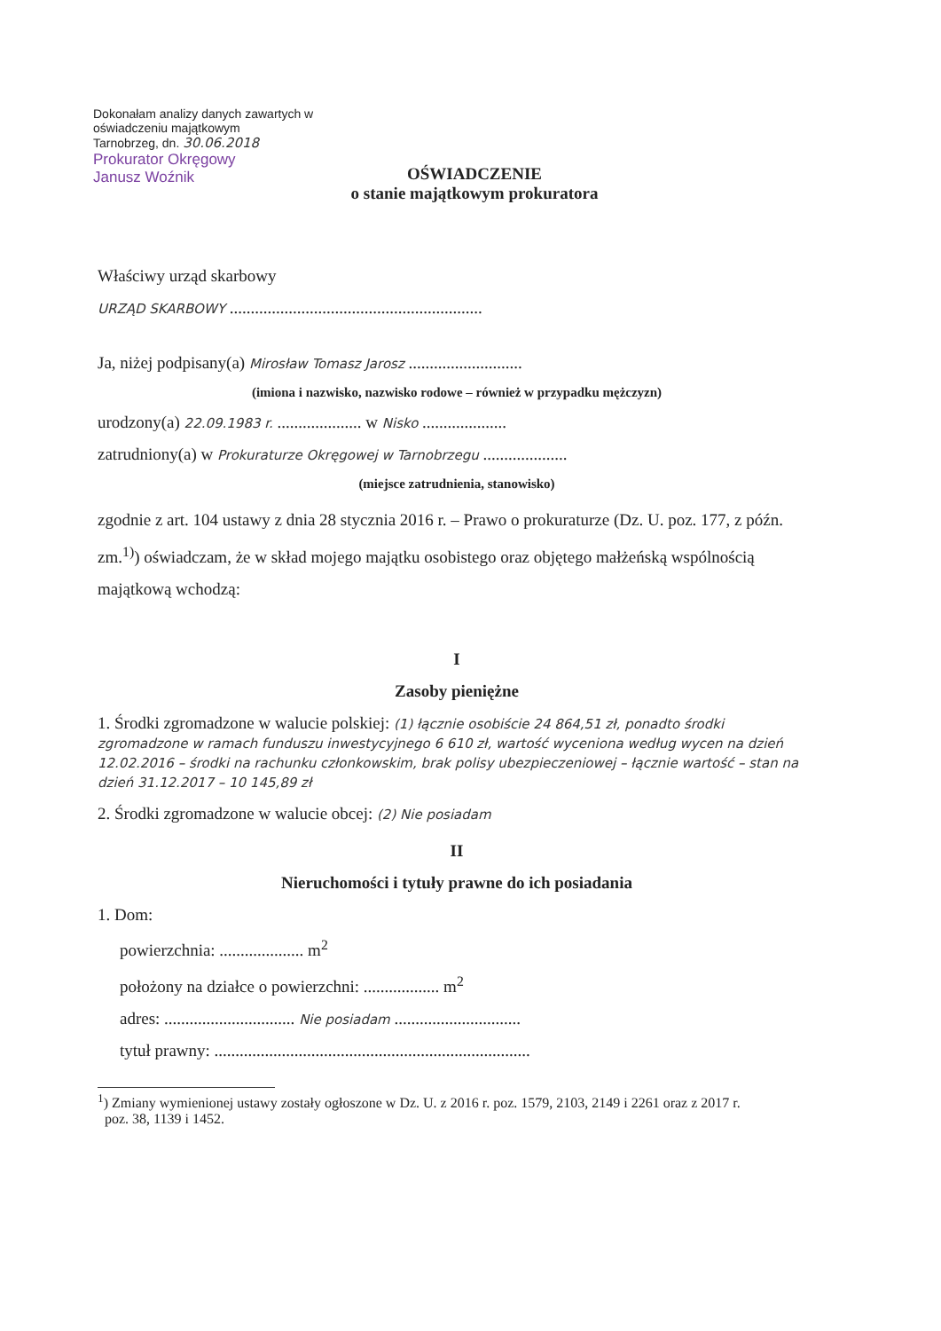Dokonałam analizy danych zawartych w oświadczeniu majątkowym
Tarnobrzeg, dn. 30.06.2018
Prokurator Okręgowy
Janusz Woźnik
OŚWIADCZENIE
o stanie majątkowym prokuratora
Właściwy urząd skarbowy
URZĄD SKARBOWY ............................................................
Ja, niżej podpisany(a) Mirosław Tomasz Jarosz ...........................
(imiona i nazwisko, nazwisko rodowe – również w przypadku mężczyzn)
urodzony(a) 22.09.1983 r. .................... w Nisko ....................
zatrudniony(a) w Prokuraturze Okręgowej w Tarnobrzegu ....................
(miejsce zatrudnienia, stanowisko)
zgodnie z art. 104 ustawy z dnia 28 stycznia 2016 r. – Prawo o prokuraturze (Dz. U. poz. 177, z późn. zm.<sup>1)</sup>) oświadczam, że w skład mojego majątku osobistego oraz objętego małżeńską wspólnością majątkową wchodzą:
I
Zasoby pieniężne
1. Środki zgromadzone w walucie polskiej: (1) łącznie osobiście 24 864,51 zł, ponadto środki zgromadzone w ramach funduszu inwestycyjnego 6 610 zł, wartość wyceniona według wycen na dzień 12.02.2016 – środki na rachunku członkowskim, brak polisy ubezpieczeniowej – łącznie wartość – stan na dzień 31.12.2017 – 10 145,89 zł
2. Środki zgromadzone w walucie obcej: (2) Nie posiadam
II
Nieruchomości i tytuły prawne do ich posiadania
1. Dom:
powierzchnia: .................... m<sup>2</sup>
położony na działce o powierzchni: .................. m<sup>2</sup>
adres: ............................... Nie posiadam ..............................
tytuł prawny: ...........................................................................
<sup>1</sup>) Zmiany wymienionej ustawy zostały ogłoszone w Dz. U. z 2016 r. poz. 1579, 2103, 2149 i 2261 oraz z 2017 r.
poz. 38, 1139 i 1452.